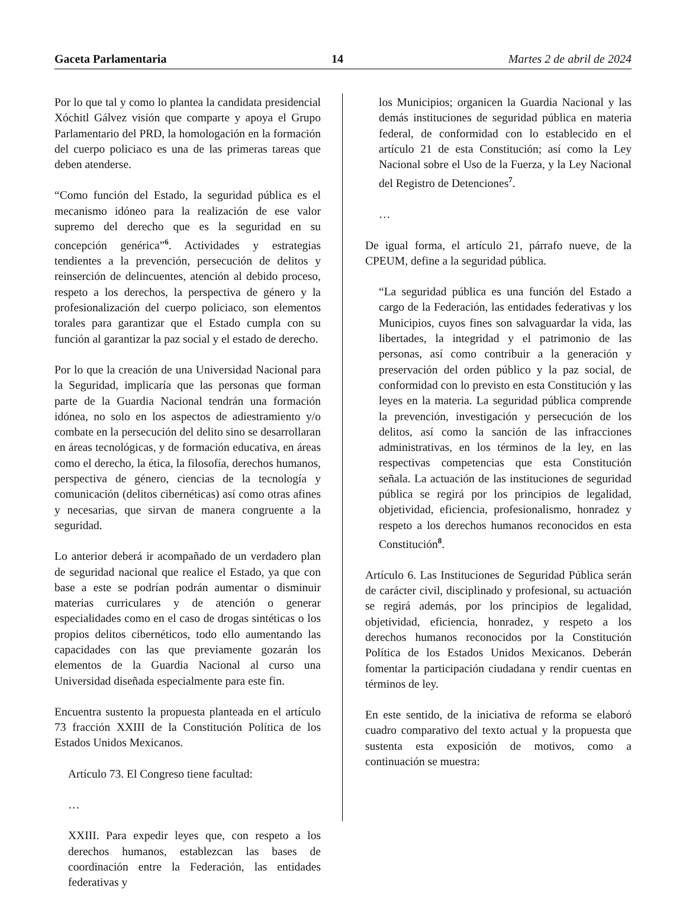Gaceta Parlamentaria 14 Martes 2 de abril de 2024
Por lo que tal y como lo plantea la candidata presidencial Xóchitl Gálvez visión que comparte y apoya el Grupo Parlamentario del PRD, la homologación en la formación del cuerpo policiaco es una de las primeras tareas que deben atenderse.
“Como función del Estado, la seguridad pública es el mecanismo idóneo para la realización de ese valor supremo del derecho que es la seguridad en su concepción genérica”<sup>6</sup>. Actividades y estrategias tendientes a la prevención, persecución de delitos y reinserción de delincuentes, atención al debido proceso, respeto a los derechos, la perspectiva de género y la profesionalización del cuerpo policiaco, son elementos torales para garantizar que el Estado cumpla con su función al garantizar la paz social y el estado de derecho.
Por lo que la creación de una Universidad Nacional para la Seguridad, implicaría que las personas que forman parte de la Guardia Nacional tendrán una formación idónea, no solo en los aspectos de adiestramiento y/o combate en la persecución del delito sino se desarrollaran en áreas tecnológicas, y de formación educativa, en áreas como el derecho, la ética, la filosofía, derechos humanos, perspectiva de género, ciencias de la tecnología y comunicación (delitos cibernéticas) así como otras afines y necesarias, que sirvan de manera congruente a la seguridad.
Lo anterior deberá ir acompañado de un verdadero plan de seguridad nacional que realice el Estado, ya que con base a este se podrían podrán aumentar o disminuir materias curriculares y de atención o generar especialidades como en el caso de drogas sintéticas o los propios delitos cibernéticos, todo ello aumentando las capacidades con las que previamente gozarán los elementos de la Guardia Nacional al curso una Universidad diseñada especialmente para este fin.
Encuentra sustento la propuesta planteada en el artículo 73 fracción XXIII de la Constitución Política de los Estados Unidos Mexicanos.
Artículo 73. El Congreso tiene facultad:
…
XXIII. Para expedir leyes que, con respeto a los derechos humanos, establezcan las bases de coordinación entre la Federación, las entidades federativas y
los Municipios; organicen la Guardia Nacional y las demás instituciones de seguridad pública en materia federal, de conformidad con lo establecido en el artículo 21 de esta Constitución; así como la Ley Nacional sobre el Uso de la Fuerza, y la Ley Nacional del Registro de Detenciones<sup>7</sup>.
…
De igual forma, el artículo 21, párrafo nueve, de la CPEUM, define a la seguridad pública.
“La seguridad pública es una función del Estado a cargo de la Federación, las entidades federativas y los Municipios, cuyos fines son salvaguardar la vida, las libertades, la integridad y el patrimonio de las personas, así como contribuir a la generación y preservación del orden público y la paz social, de conformidad con lo previsto en esta Constitución y las leyes en la materia. La seguridad pública comprende la prevención, investigación y persecución de los delitos, así como la sanción de las infracciones administrativas, en los términos de la ley, en las respectivas competencias que esta Constitución señala. La actuación de las instituciones de seguridad pública se regirá por los principios de legalidad, objetividad, eficiencia, profesionalismo, honradez y respeto a los derechos humanos reconocidos en esta Constitución<sup>8</sup>.
Artículo 6. Las Instituciones de Seguridad Pública serán de carácter civil, disciplinado y profesional, su actuación se regirá además, por los principios de legalidad, objetividad, eficiencia, honradez, y respeto a los derechos humanos reconocidos por la Constitución Política de los Estados Unidos Mexicanos. Deberán fomentar la participación ciudadana y rendir cuentas en términos de ley.
En este sentido, de la iniciativa de reforma se elaboró cuadro comparativo del texto actual y la propuesta que sustenta esta exposición de motivos, como a continuación se muestra: